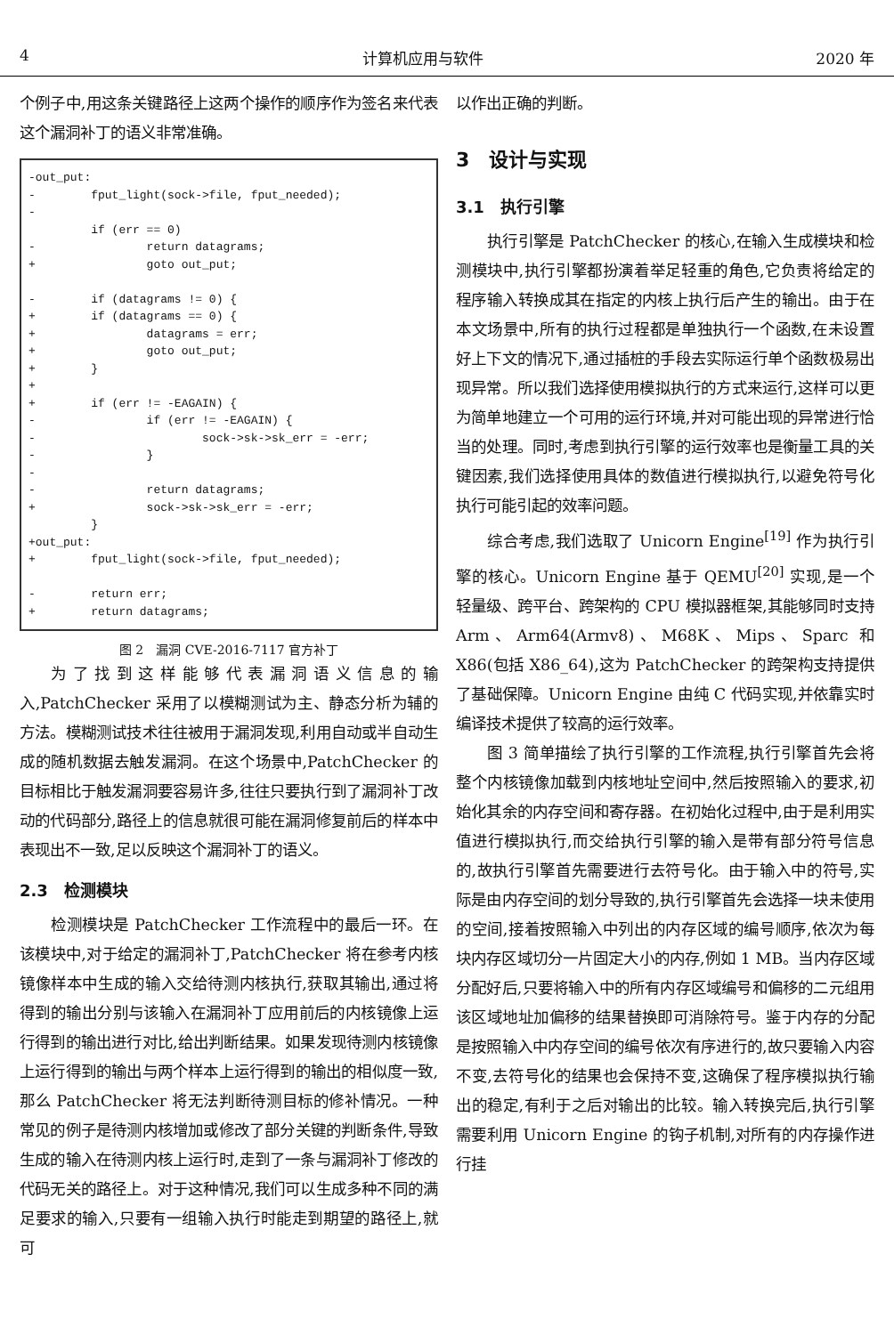4 计算机应用与软件 2020 年
个例子中,用这条关键路径上这两个操作的顺序作为签名来代表这个漏洞补丁的语义非常准确。
-out_put: - fput_light(sock->file, fput_needed); - if (err == 0) - return datagrams; + goto out_put; - if (datagrams != 0) { + if (datagrams == 0) { + datagrams = err; + goto out_put; + } + + if (err != -EAGAIN) { - if (err != -EAGAIN) { - sock->sk->sk_err = -err; - } - - return datagrams; + sock->sk->sk_err = -err; } +out_put: + fput_light(sock->file, fput_needed); - return err; + return datagrams;
图 2　漏洞 CVE-2016-7117 官方补丁
为了找到这样能够代表漏洞语义信息的输入,PatchChecker 采用了以模糊测试为主、静态分析为辅的方法。模糊测试技术往往被用于漏洞发现,利用自动或半自动生成的随机数据去触发漏洞。在这个场景中,PatchChecker 的目标相比于触发漏洞要容易许多,往往只要执行到了漏洞补丁改动的代码部分,路径上的信息就很可能在漏洞修复前后的样本中表现出不一致,足以反映这个漏洞补丁的语义。
2.3　检测模块
检测模块是 PatchChecker 工作流程中的最后一环。在该模块中,对于给定的漏洞补丁,PatchChecker 将在参考内核镜像样本中生成的输入交给待测内核执行,获取其输出,通过将得到的输出分别与该输入在漏洞补丁应用前后的内核镜像上运行得到的输出进行对比,给出判断结果。如果发现待测内核镜像上运行得到的输出与两个样本上运行得到的输出的相似度一致,那么 PatchChecker 将无法判断待测目标的修补情况。一种常见的例子是待测内核增加或修改了部分关键的判断条件,导致生成的输入在待测内核上运行时,走到了一条与漏洞补丁修改的代码无关的路径上。对于这种情况,我们可以生成多种不同的满足要求的输入,只要有一组输入执行时能走到期望的路径上,就可
以作出正确的判断。
3　设计与实现
3.1　执行引擎
执行引擎是 PatchChecker 的核心,在输入生成模块和检测模块中,执行引擎都扮演着举足轻重的角色,它负责将给定的程序输入转换成其在指定的内核上执行后产生的输出。由于在本文场景中,所有的执行过程都是单独执行一个函数,在未设置好上下文的情况下,通过插桩的手段去实际运行单个函数极易出现异常。所以我们选择使用模拟执行的方式来运行,这样可以更为简单地建立一个可用的运行环境,并对可能出现的异常进行恰当的处理。同时,考虑到执行引擎的运行效率也是衡量工具的关键因素,我们选择使用具体的数值进行模拟执行,以避免符号化执行可能引起的效率问题。
综合考虑,我们选取了 Unicorn Engine<sup>[19]</sup> 作为执行引擎的核心。Unicorn Engine 基于 QEMU<sup>[20]</sup> 实现,是一个轻量级、跨平台、跨架构的 CPU 模拟器框架,其能够同时支持 Arm、Arm64(Armv8)、M68K、Mips、Sparc 和 X86(包括 X86_64),这为 PatchChecker 的跨架构支持提供了基础保障。Unicorn Engine 由纯 C 代码实现,并依靠实时编译技术提供了较高的运行效率。
图 3 简单描绘了执行引擎的工作流程,执行引擎首先会将整个内核镜像加载到内核地址空间中,然后按照输入的要求,初始化其余的内存空间和寄存器。在初始化过程中,由于是利用实值进行模拟执行,而交给执行引擎的输入是带有部分符号信息的,故执行引擎首先需要进行去符号化。由于输入中的符号,实际是由内存空间的划分导致的,执行引擎首先会选择一块未使用的空间,接着按照输入中列出的内存区域的编号顺序,依次为每块内存区域切分一片固定大小的内存,例如 1 MB。当内存区域分配好后,只要将输入中的所有内存区域编号和偏移的二元组用该区域地址加偏移的结果替换即可消除符号。鉴于内存的分配是按照输入中内存空间的编号依次有序进行的,故只要输入内容不变,去符号化的结果也会保持不变,这确保了程序模拟执行输出的稳定,有利于之后对输出的比较。输入转换完后,执行引擎需要利用 Unicorn Engine 的钩子机制,对所有的内存操作进行挂